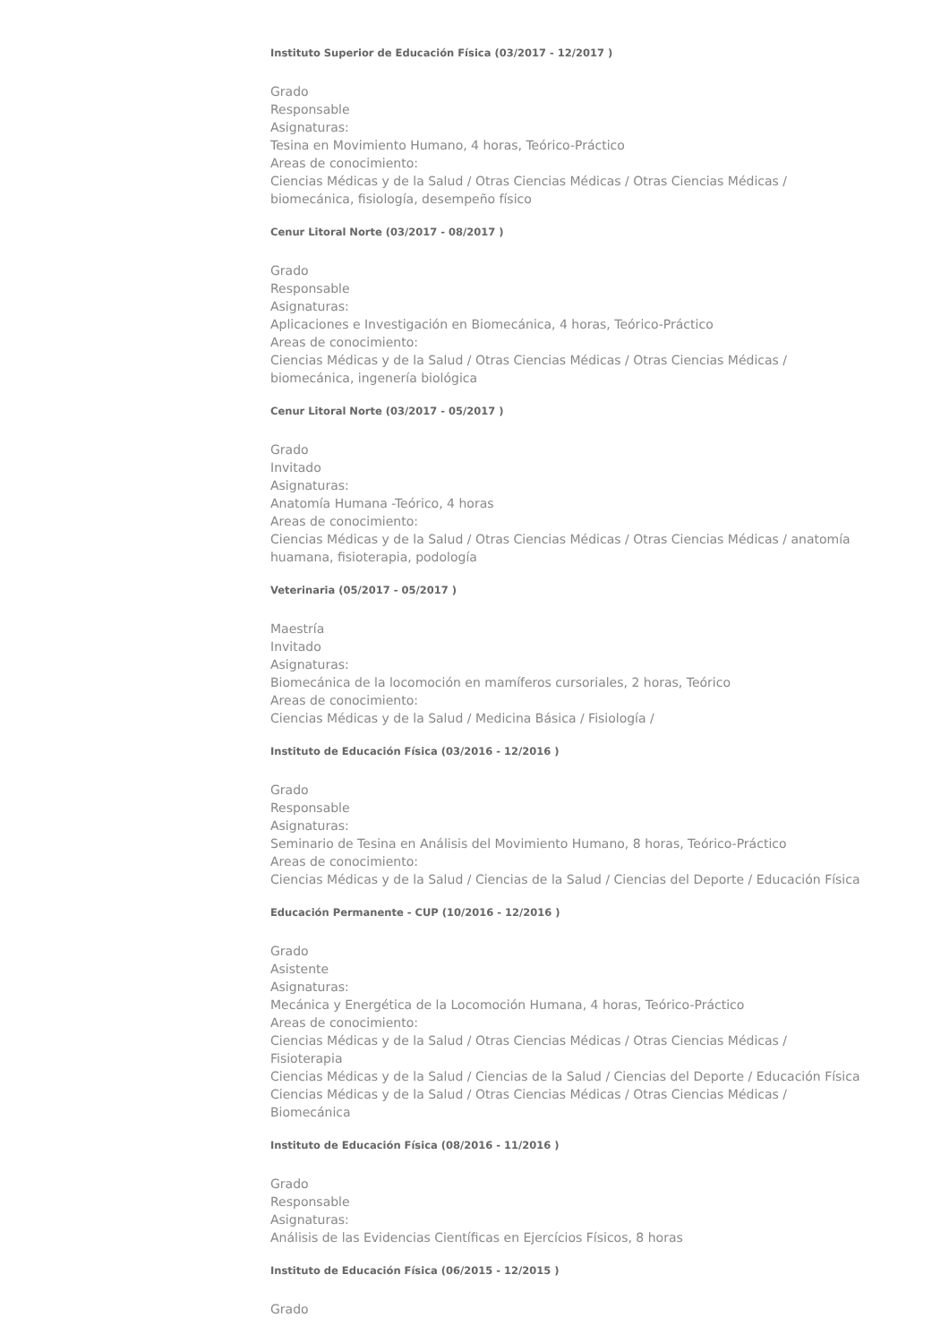Instituto Superior de Educación Física (03/2017 - 12/2017 )
Grado
Responsable
Asignaturas:
Tesina en Movimiento Humano, 4 horas, Teórico-Práctico
Areas de conocimiento:
Ciencias Médicas y de la Salud / Otras Ciencias Médicas / Otras Ciencias Médicas / biomecánica, fisiología, desempeño físico
Cenur Litoral Norte (03/2017 - 08/2017 )
Grado
Responsable
Asignaturas:
Aplicaciones e Investigación en Biomecánica, 4 horas, Teórico-Práctico
Areas de conocimiento:
Ciencias Médicas y de la Salud / Otras Ciencias Médicas / Otras Ciencias Médicas / biomecánica, ingenería biológica
Cenur Litoral Norte (03/2017 - 05/2017 )
Grado
Invitado
Asignaturas:
Anatomía Humana -Teórico, 4 horas
Areas de conocimiento:
Ciencias Médicas y de la Salud / Otras Ciencias Médicas / Otras Ciencias Médicas / anatomía huamana, fisioterapia, podología
Veterinaria (05/2017 - 05/2017 )
Maestría
Invitado
Asignaturas:
Biomecánica de la locomoción en mamíferos cursoriales, 2 horas, Teórico
Areas de conocimiento:
Ciencias Médicas y de la Salud / Medicina Básica / Fisiología /
Instituto de Educación Física (03/2016 - 12/2016 )
Grado
Responsable
Asignaturas:
Seminario de Tesina en Análisis del Movimiento Humano, 8 horas, Teórico-Práctico
Areas de conocimiento:
Ciencias Médicas y de la Salud / Ciencias de la Salud / Ciencias del Deporte / Educación Física
Educación Permanente - CUP (10/2016 - 12/2016 )
Grado
Asistente
Asignaturas:
Mecánica y Energética de la Locomoción Humana, 4 horas, Teórico-Práctico
Areas de conocimiento:
Ciencias Médicas y de la Salud / Otras Ciencias Médicas / Otras Ciencias Médicas / Fisioterapia
Ciencias Médicas y de la Salud / Ciencias de la Salud / Ciencias del Deporte / Educación Física
Ciencias Médicas y de la Salud / Otras Ciencias Médicas / Otras Ciencias Médicas / Biomecánica
Instituto de Educación Física (08/2016 - 11/2016 )
Grado
Responsable
Asignaturas:
Análisis de las Evidencias Científicas en Ejercícios Físicos, 8 horas
Instituto de Educación Física (06/2015 - 12/2015 )
Grado